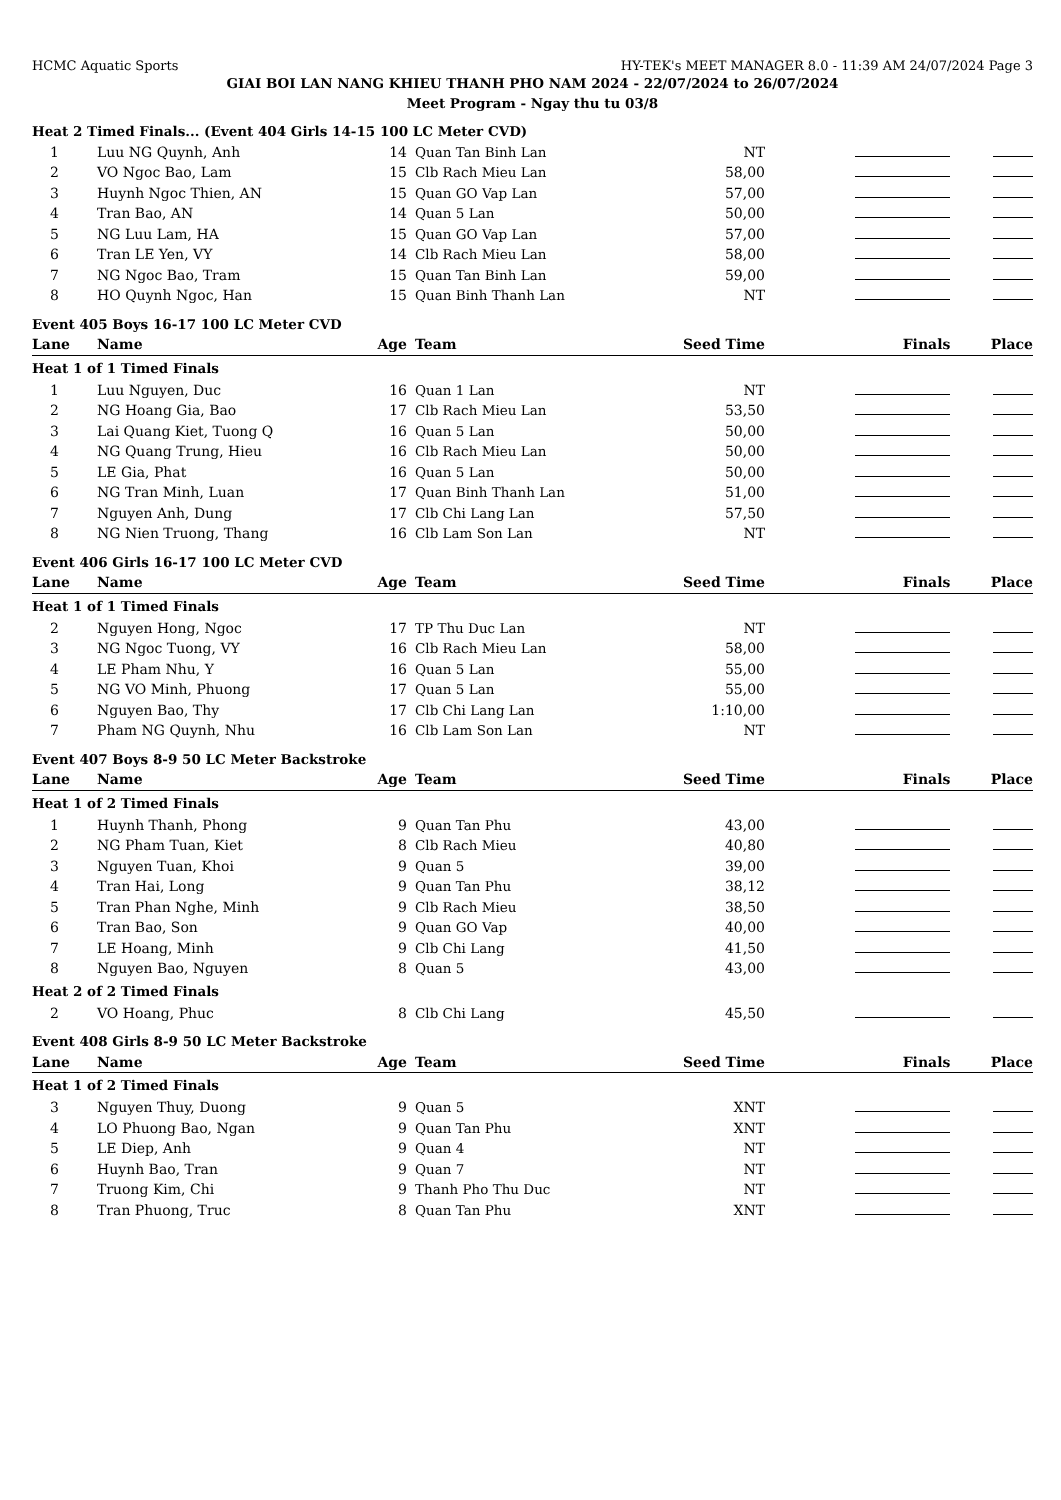HCMC Aquatic Sports HY-TEK's MEET MANAGER 8.0 - 11:39 AM 24/07/2024 Page 3
GIAI BOI LAN NANG KHIEU THANH PHO NAM 2024 - 22/07/2024 to 26/07/2024
Meet Program - Ngay thu tu 03/8
| Heat 2 Timed Finals... (Event 404 Girls 14-15 100 LC Meter CVD) | | | | | | |
| 1 | Luu NG Quynh, Anh | 14 | Quan Tan Binh Lan | NT | | |
| 2 | VO Ngoc Bao, Lam | 15 | Clb Rach Mieu Lan | 58,00 | | |
| 3 | Huynh Ngoc Thien, AN | 15 | Quan GO Vap Lan | 57,00 | | |
| 4 | Tran Bao, AN | 14 | Quan 5 Lan | 50,00 | | |
| 5 | NG Luu Lam, HA | 15 | Quan GO Vap Lan | 57,00 | | |
| 6 | Tran LE Yen, VY | 14 | Clb Rach Mieu Lan | 58,00 | | |
| 7 | NG Ngoc Bao, Tram | 15 | Quan Tan Binh Lan | 59,00 | | |
| 8 | HO Quynh Ngoc, Han | 15 | Quan Binh Thanh Lan | NT | | |
| Event 405 Boys 16-17 100 LC Meter CVD | | | | | | |
| Lane | Name | Age | Team | Seed Time | Finals | Place |
| Heat 1 of 1 Timed Finals | | | | | | |
| 1 | Luu Nguyen, Duc | 16 | Quan 1 Lan | NT | | |
| 2 | NG Hoang Gia, Bao | 17 | Clb Rach Mieu Lan | 53,50 | | |
| 3 | Lai Quang Kiet, Tuong Q | 16 | Quan 5 Lan | 50,00 | | |
| 4 | NG Quang Trung, Hieu | 16 | Clb Rach Mieu Lan | 50,00 | | |
| 5 | LE Gia, Phat | 16 | Quan 5 Lan | 50,00 | | |
| 6 | NG Tran Minh, Luan | 17 | Quan Binh Thanh Lan | 51,00 | | |
| 7 | Nguyen Anh, Dung | 17 | Clb Chi Lang Lan | 57,50 | | |
| 8 | NG Nien Truong, Thang | 16 | Clb Lam Son Lan | NT | | |
| Event 406 Girls 16-17 100 LC Meter CVD | | | | | | |
| Lane | Name | Age | Team | Seed Time | Finals | Place |
| Heat 1 of 1 Timed Finals | | | | | | |
| 2 | Nguyen Hong, Ngoc | 17 | TP Thu Duc Lan | NT | | |
| 3 | NG Ngoc Tuong, VY | 16 | Clb Rach Mieu Lan | 58,00 | | |
| 4 | LE Pham Nhu, Y | 16 | Quan 5 Lan | 55,00 | | |
| 5 | NG VO Minh, Phuong | 17 | Quan 5 Lan | 55,00 | | |
| 6 | Nguyen Bao, Thy | 17 | Clb Chi Lang Lan | 1:10,00 | | |
| 7 | Pham NG Quynh, Nhu | 16 | Clb Lam Son Lan | NT | | |
| Event 407 Boys 8-9 50 LC Meter Backstroke | | | | | | |
| Lane | Name | Age | Team | Seed Time | Finals | Place |
| Heat 1 of 2 Timed Finals | | | | | | |
| 1 | Huynh Thanh, Phong | 9 | Quan Tan Phu | 43,00 | | |
| 2 | NG Pham Tuan, Kiet | 8 | Clb Rach Mieu | 40,80 | | |
| 3 | Nguyen Tuan, Khoi | 9 | Quan 5 | 39,00 | | |
| 4 | Tran Hai, Long | 9 | Quan Tan Phu | 38,12 | | |
| 5 | Tran Phan Nghe, Minh | 9 | Clb Rach Mieu | 38,50 | | |
| 6 | Tran Bao, Son | 9 | Quan GO Vap | 40,00 | | |
| 7 | LE Hoang, Minh | 9 | Clb Chi Lang | 41,50 | | |
| 8 | Nguyen Bao, Nguyen | 8 | Quan 5 | 43,00 | | |
| Heat 2 of 2 Timed Finals | | | | | | |
| 2 | VO Hoang, Phuc | 8 | Clb Chi Lang | 45,50 | | |
| Event 408 Girls 8-9 50 LC Meter Backstroke | | | | | | |
| Lane | Name | Age | Team | Seed Time | Finals | Place |
| Heat 1 of 2 Timed Finals | | | | | | |
| 3 | Nguyen Thuy, Duong | 9 | Quan 5 | XNT | | |
| 4 | LO Phuong Bao, Ngan | 9 | Quan Tan Phu | XNT | | |
| 5 | LE Diep, Anh | 9 | Quan 4 | NT | | |
| 6 | Huynh Bao, Tran | 9 | Quan 7 | NT | | |
| 7 | Truong Kim, Chi | 9 | Thanh Pho Thu Duc | NT | | |
| 8 | Tran Phuong, Truc | 8 | Quan Tan Phu | XNT | | |